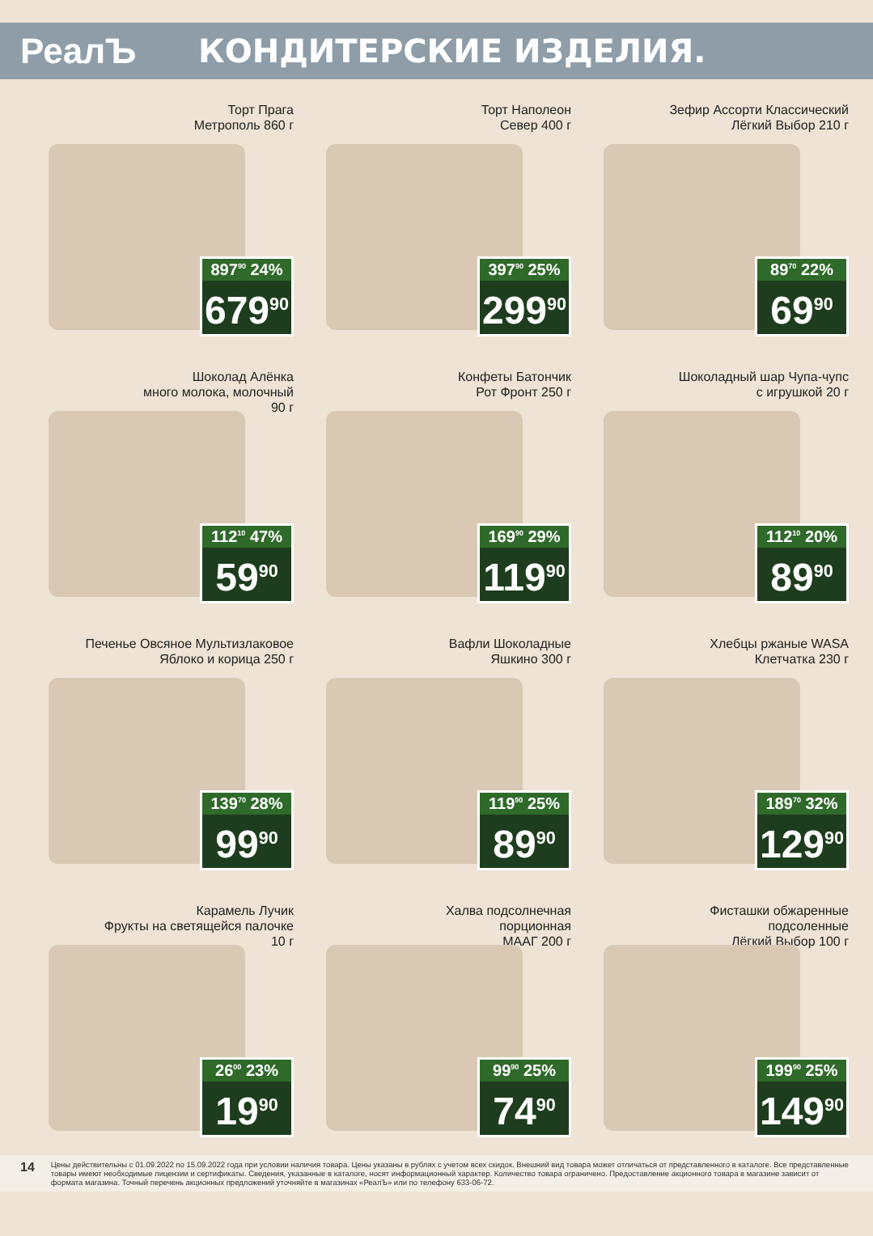РеалЪ КОНДИТЕРСКИЕ ИЗДЕЛИЯ.
Торт Прага
Метрополь 860 г
897<sup>90</sup> 24%
679<sup>90</sup>
Торт Наполеон
Север 400 г
397<sup>90</sup> 25%
299<sup>90</sup>
Зефир Ассорти Классический
Лёгкий Выбор 210 г
89<sup>70</sup> 22%
69<sup>90</sup>
Шоколад Алёнка
много молока, молочный
90 г
112<sup>10</sup> 47%
59<sup>90</sup>
Конфеты Батончик
Рот Фронт 250 г
169<sup>90</sup> 29%
119<sup>90</sup>
Шоколадный шар Чупа-чупс
с игрушкой 20 г
112<sup>10</sup> 20%
89<sup>90</sup>
Печенье Овсяное Мультизлаковое
Яблоко и корица 250 г
139<sup>70</sup> 28%
99<sup>90</sup>
Вафли Шоколадные
Яшкино 300 г
119<sup>90</sup> 25%
89<sup>90</sup>
Хлебцы ржаные WASA
Клетчатка 230 г
189<sup>70</sup> 32%
129<sup>90</sup>
Карамель Лучик
Фрукты на светящейся палочке
10 г
26<sup>00</sup> 23%
19<sup>90</sup>
Халва подсолнечная
порционная
МААГ 200 г
99<sup>90</sup> 25%
74<sup>90</sup>
Фисташки обжаренные
подсоленные
Лёгкий Выбор 100 г
199<sup>90</sup> 25%
149<sup>90</sup>
14
Цены действительны с 01.09.2022 по 15.09.2022 года при условии наличия товара. Цены указаны в рублях с учетом всех скидок. Внешний вид товара может отличаться от представленного в каталоге. Все представленные товары имеют необходимые лицензии и сертификаты. Сведения, указанные в каталоге, носят информационный характер. Количество товара ограничено. Предоставление акционного товара в магазине зависит от формата магазина. Точный перечень акционных предложений уточняйте в магазинах «РеалЪ» или по телефону 633-06-72.